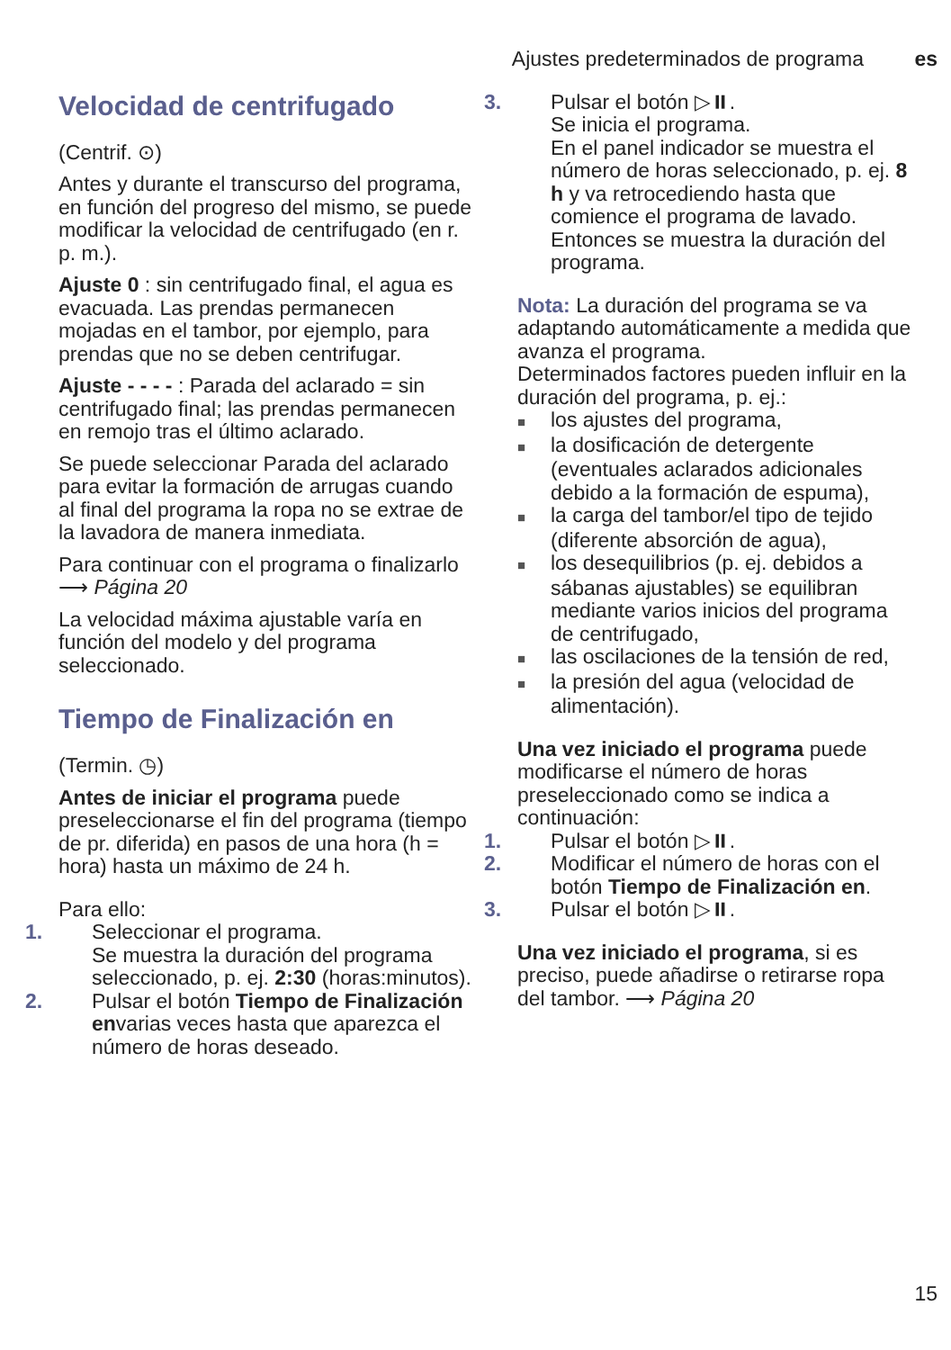Ajustes predeterminados de programa es
Velocidad de centrifugado
(Centrif. ⊙)
Antes y durante el transcurso del programa, en función del progreso del mismo, se puede modificar la velocidad de centrifugado (en r. p. m.).
Ajuste 0 : sin centrifugado final, el agua es evacuada. Las prendas permanecen mojadas en el tambor, por ejemplo, para prendas que no se deben centrifugar.
Ajuste - - - - : Parada del aclarado = sin centrifugado final; las prendas permanecen en remojo tras el último aclarado.
Se puede seleccionar Parada del aclarado para evitar la formación de arrugas cuando al final del programa la ropa no se extrae de la lavadora de manera inmediata.
Para continuar con el programa o finalizarlo ⟶ Página 20
La velocidad máxima ajustable varía en función del modelo y del programa seleccionado.
Tiempo de Finalización en
(Termin. ◷)
Antes de iniciar el programa puede preseleccionarse el fin del programa (tiempo de pr. diferida) en pasos de una hora (h = hora) hasta un máximo de 24 h.
Para ello:
1. Seleccionar el programa.
Se muestra la duración del programa seleccionado, p. ej. 2:30 (horas:minutos).
2. Pulsar el botón Tiempo de Finalización envarias veces hasta que aparezca el número de horas deseado.
3. Pulsar el botón ▷⏸.
Se inicia el programa.
En el panel indicador se muestra el número de horas seleccionado, p. ej. 8 h y va retrocediendo hasta que comience el programa de lavado. Entonces se muestra la duración del programa.
Nota: La duración del programa se va adaptando automáticamente a medida que avanza el programa.
Determinados factores pueden influir en la duración del programa, p. ej.:
los ajustes del programa,
la dosificación de detergente (eventuales aclarados adicionales debido a la formación de espuma),
la carga del tambor/el tipo de tejido (diferente absorción de agua),
los desequilibrios (p. ej. debidos a sábanas ajustables) se equilibran mediante varios inicios del programa de centrifugado,
las oscilaciones de la tensión de red,
la presión del agua (velocidad de alimentación).
Una vez iniciado el programa puede modificarse el número de horas preseleccionado como se indica a continuación:
1. Pulsar el botón ▷⏸.
2. Modificar el número de horas con el botón Tiempo de Finalización en.
3. Pulsar el botón ▷⏸.
Una vez iniciado el programa, si es preciso, puede añadirse o retirarse ropa del tambor. ⟶ Página 20
15